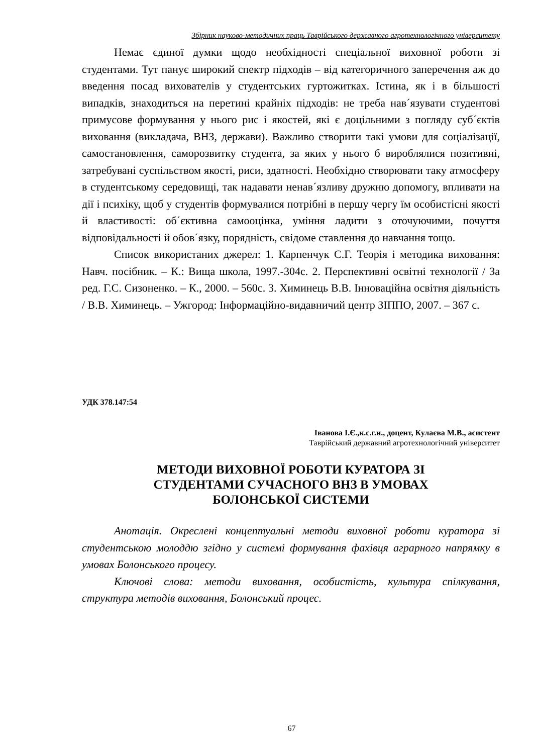Збірник науково-методичних праць Таврійського державного агротехнологічного університету
Немає єдиної думки щодо необхідності спеціальної виховної роботи зі студентами. Тут панує широкий спектр підходів – від категоричного заперечення аж до введення посад вихователів у студентських гуртожитках. Істина, як і в більшості випадків, знаходиться на перетині крайніх підходів: не треба нав´язувати студентові примусове формування у нього рис і якостей, які є доцільними з погляду суб´єктів виховання (викладача, ВНЗ, держави). Важливо створити такі умови для соціалізації, самостановлення, саморозвитку студента, за яких у нього б вироблялися позитивні, затребувані суспільством якості, риси, здатності. Необхідно створювати таку атмосферу в студентському середовищі, так надавати ненав´язливу дружню допомогу, впливати на дії і психіку, щоб у студентів формувалися потрібні в першу чергу їм особистісні якості й властивості: об´єктивна самооцінка, уміння ладити з оточуючими, почуття відповідальності й обов´язку, порядність, свідоме ставлення до навчання тощо.
Список використаних джерел: 1. Карпенчук С.Г. Теорія і методика виховання: Навч. посібник. – К.: Вища школа, 1997.-304с. 2. Перспективні освітні технології / За ред. Г.С. Сизоненко. – К., 2000. – 560с. 3. Химинець В.В. Інноваційна освітня діяльність / В.В. Химинець. – Ужгород: Інформаційно-видавничий центр ЗІППО, 2007. – 367 с.
УДК 378.147:54
Іванова І.Є.,к.с.г.н., доцент, Кулаєва М.В., асистент
Таврійський державний агротехнологічний університет
МЕТОДИ ВИХОВНОЇ РОБОТИ КУРАТОРА ЗІ
СТУДЕНТАМИ СУЧАСНОГО ВНЗ В УМОВАХ
БОЛОНСЬКОЇ СИСТЕМИ
Анотація. Окреслені концептуальні методи виховної роботи куратора зі студентською молоддю згідно у системі формування фахівця аграрного напрямку в умовах Болонського процесу.
Ключові слова: методи виховання, особистість, культура спілкування, структура методів виховання, Болонський процес.
67